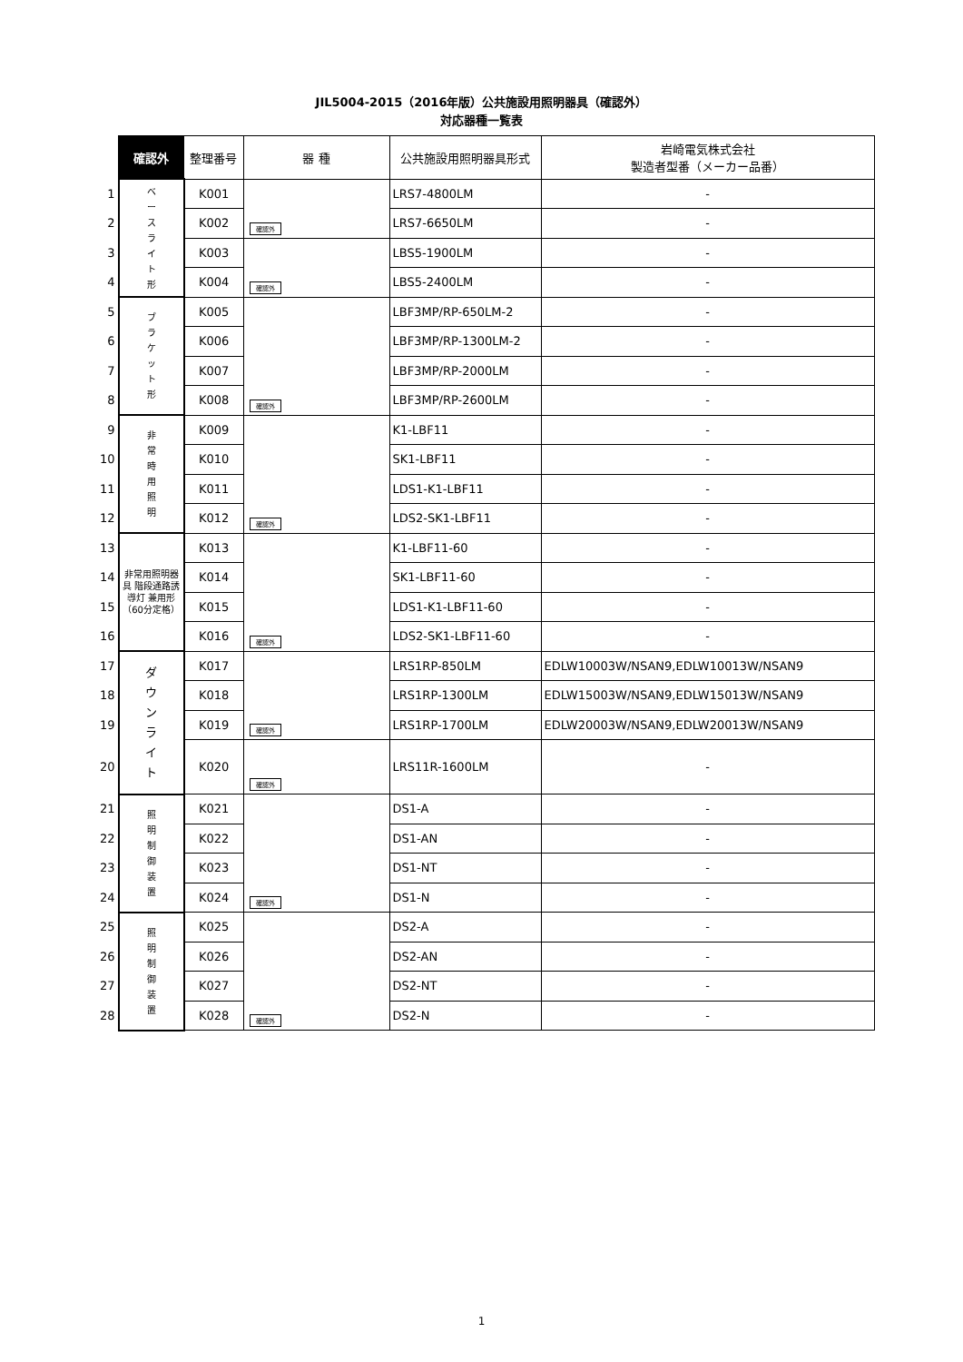JIL5004-2015（2016年版）公共施設用照明器具（確認外）
対応器種一覧表
| | 確認外 | 整理番号 | 器 種 | 公共施設用照明器具形式 | 岩崎電気株式会社 製造者型番（メーカー品番） |
| 1 | ベ ー ス ラ イ ト 形 | K001 | 確認外 | LRS7-4800LM | - |
| 2 | | K002 | | LRS7-6650LM | - |
| 3 | | K003 | 確認外 | LBS5-1900LM | - |
| 4 | | K004 | | LBS5-2400LM | - |
| 5 | ブ ラ ケ ッ ト 形 | K005 | 確認外 | LBF3MP/RP-650LM-2 | - |
| 6 | | K006 | | LBF3MP/RP-1300LM-2 | - |
| 7 | | K007 | | LBF3MP/RP-2000LM | - |
| 8 | | K008 | | LBF3MP/RP-2600LM | - |
| 9 | 非 常 時 用 照 明 | K009 | 確認外 | K1-LBF11 | - |
| 10 | | K010 | | SK1-LBF11 | - |
| 11 | | K011 | | LDS1-K1-LBF11 | - |
| 12 | | K012 | | LDS2-SK1-LBF11 | - |
| 13 | 非常用照明器具 階段通路誘導灯 兼用形 （60分定格） | K013 | 確認外 | K1-LBF11-60 | - |
| 14 | | K014 | | SK1-LBF11-60 | - |
| 15 | | K015 | | LDS1-K1-LBF11-60 | - |
| 16 | | K016 | | LDS2-SK1-LBF11-60 | - |
| 17 | ダ ウ ン ラ イ ト | K017 | 確認外 | LRS1RP-850LM | EDLW10003W/NSAN9,EDLW10013W/NSAN9 |
| 18 | | K018 | | LRS1RP-1300LM | EDLW15003W/NSAN9,EDLW15013W/NSAN9 |
| 19 | | K019 | | LRS1RP-1700LM | EDLW20003W/NSAN9,EDLW20013W/NSAN9 |
| 20 | | K020 | 確認外 | LRS11R-1600LM | - |
| 21 | 照 明 制 御 装 置 | K021 | 確認外 | DS1-A | - |
| 22 | | K022 | | DS1-AN | - |
| 23 | | K023 | | DS1-NT | - |
| 24 | | K024 | | DS1-N | - |
| 25 | 照 明 制 御 装 置 | K025 | 確認外 | DS2-A | - |
| 26 | | K026 | | DS2-AN | - |
| 27 | | K027 | | DS2-NT | - |
| 28 | | K028 | | DS2-N | - |
1